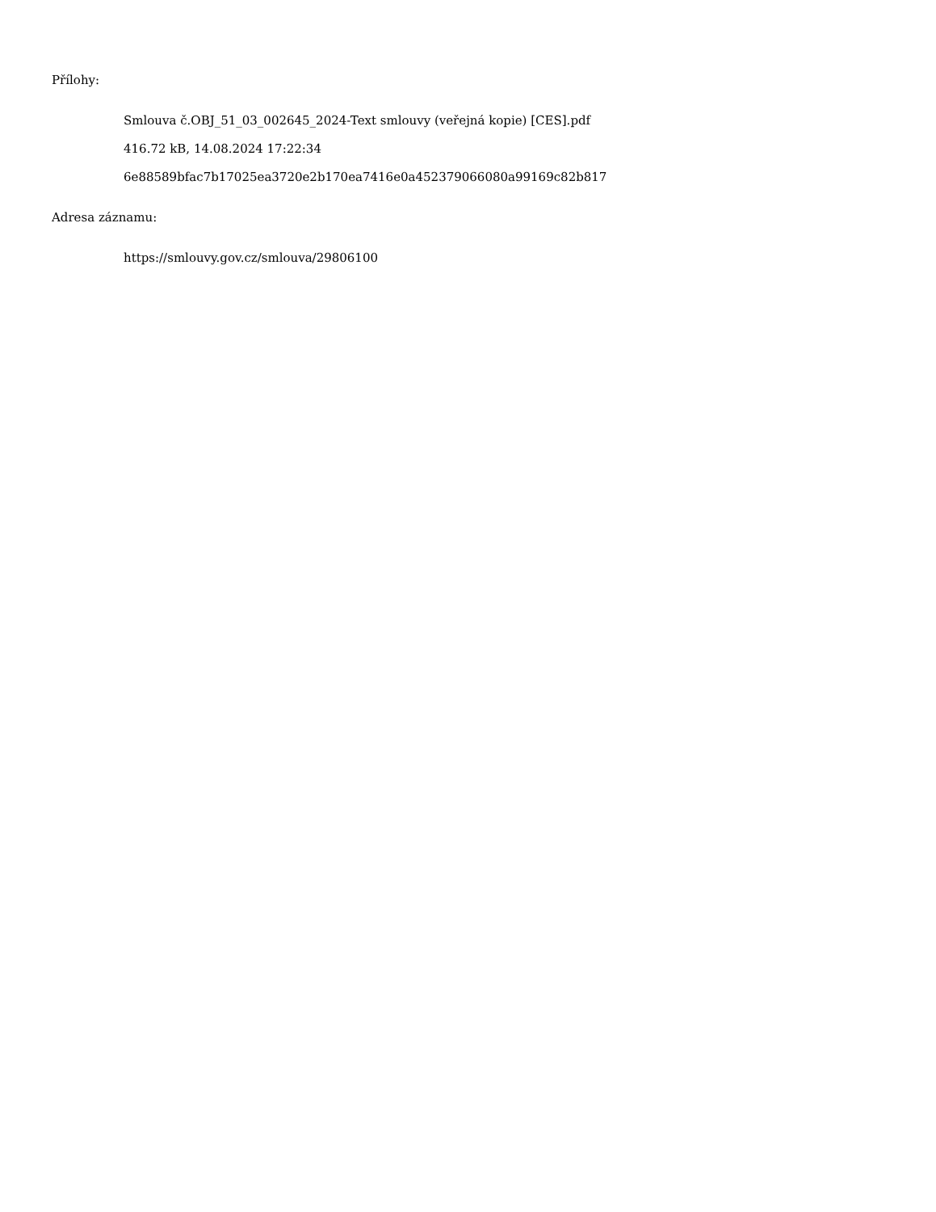Přílohy:
Smlouva č.OBJ_51_03_002645_2024-Text smlouvy (veřejná kopie) [CES].pdf
416.72 kB, 14.08.2024 17:22:34
6e88589bfac7b17025ea3720e2b170ea7416e0a452379066080a99169c82b817
Adresa záznamu:
https://smlouvy.gov.cz/smlouva/29806100